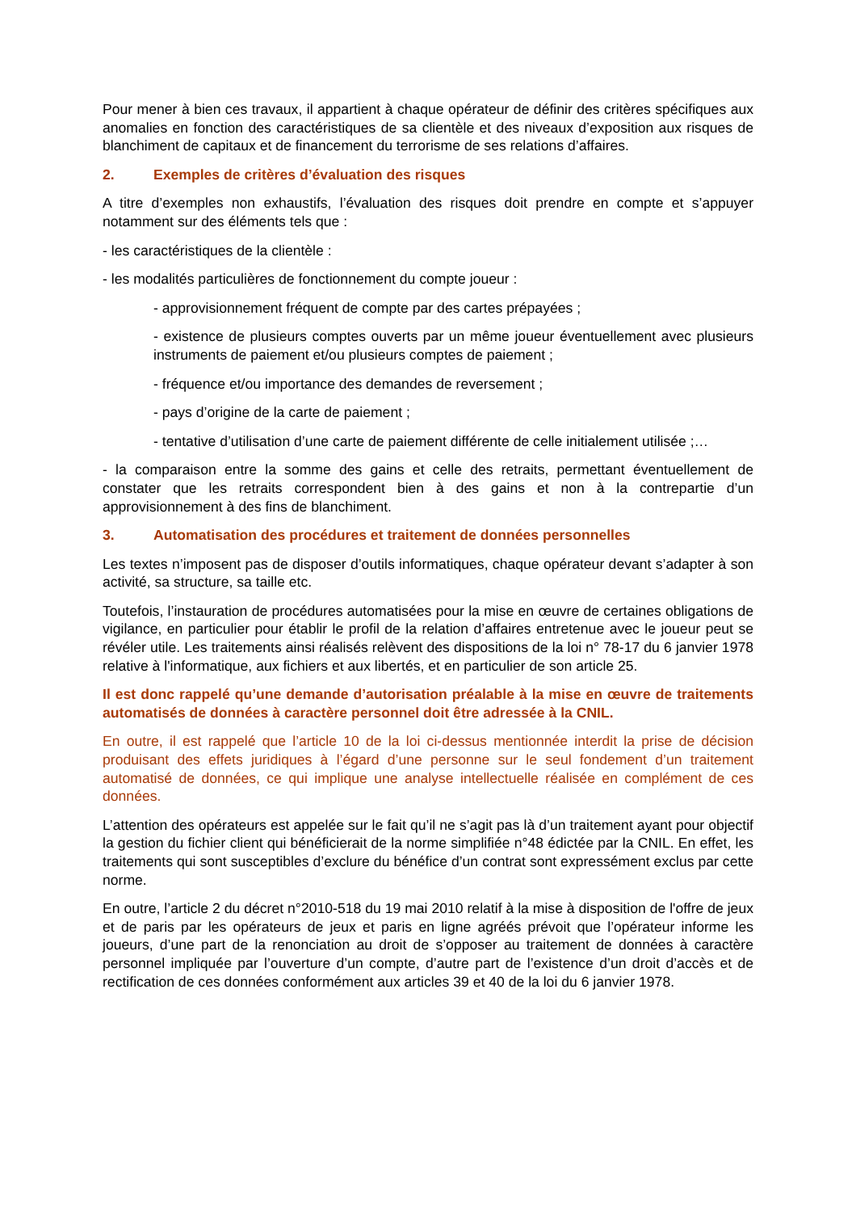Pour mener à bien ces travaux, il appartient à chaque opérateur de définir des critères spécifiques aux anomalies en fonction des caractéristiques de sa clientèle et des niveaux d’exposition aux risques de blanchiment de capitaux et de financement du terrorisme de ses relations d’affaires.
2. Exemples de critères d’évaluation des risques
A titre d’exemples non exhaustifs, l’évaluation des risques doit prendre en compte et s’appuyer notamment sur des éléments tels que :
- les caractéristiques de la clientèle :
- les modalités particulières de fonctionnement du compte joueur :
- approvisionnement fréquent de compte par des cartes prépayées ;
- existence de plusieurs comptes ouverts par un même joueur éventuellement avec plusieurs instruments de paiement et/ou plusieurs comptes de paiement ;
- fréquence et/ou importance des demandes de reversement ;
- pays d’origine de la carte de paiement ;
- tentative d’utilisation d’une carte de paiement différente de celle initialement utilisée ;…
- la comparaison entre la somme des gains et celle des retraits, permettant éventuellement de constater que les retraits correspondent bien à des gains et non à la contrepartie d’un approvisionnement à des fins de blanchiment.
3. Automatisation des procédures et traitement de données personnelles
Les textes n’imposent pas de disposer d’outils informatiques, chaque opérateur devant s’adapter à son activité, sa structure, sa taille etc.
Toutefois, l’instauration de procédures automatisées pour la mise en œuvre de certaines obligations de vigilance, en particulier pour établir le profil de la relation d’affaires entretenue avec le joueur peut se révéler utile. Les traitements ainsi réalisés relèvent des dispositions de la loi n° 78-17 du 6 janvier 1978 relative à l'informatique, aux fichiers et aux libertés, et en particulier de son article 25.
Il est donc rappelé qu’une demande d’autorisation préalable à la mise en œuvre de traitements automatisés de données à caractère personnel doit être adressée à la CNIL.
En outre, il est rappelé que l’article 10 de la loi ci-dessus mentionnée interdit la prise de décision produisant des effets juridiques à l’égard d’une personne sur le seul fondement d’un traitement automatisé de données, ce qui implique une analyse intellectuelle réalisée en complément de ces données.
L’attention des opérateurs est appelée sur le fait qu’il ne s’agit pas là d’un traitement ayant pour objectif la gestion du fichier client qui bénéficierait de la norme simplifiée n°48 édictée par la CNIL. En effet, les traitements qui sont susceptibles d’exclure du bénéfice d’un contrat sont expressément exclus par cette norme.
En outre, l’article 2 du décret n°2010-518 du 19 mai 2010 relatif à la mise à disposition de l'offre de jeux et de paris par les opérateurs de jeux et paris en ligne agréés prévoit que l’opérateur informe les joueurs, d’une part de la renonciation au droit de s’opposer au traitement de données à caractère personnel impliquée par l’ouverture d’un compte, d’autre part de l’existence d’un droit d’accès et de rectification de ces données conformément aux articles 39 et 40 de la loi du 6 janvier 1978.